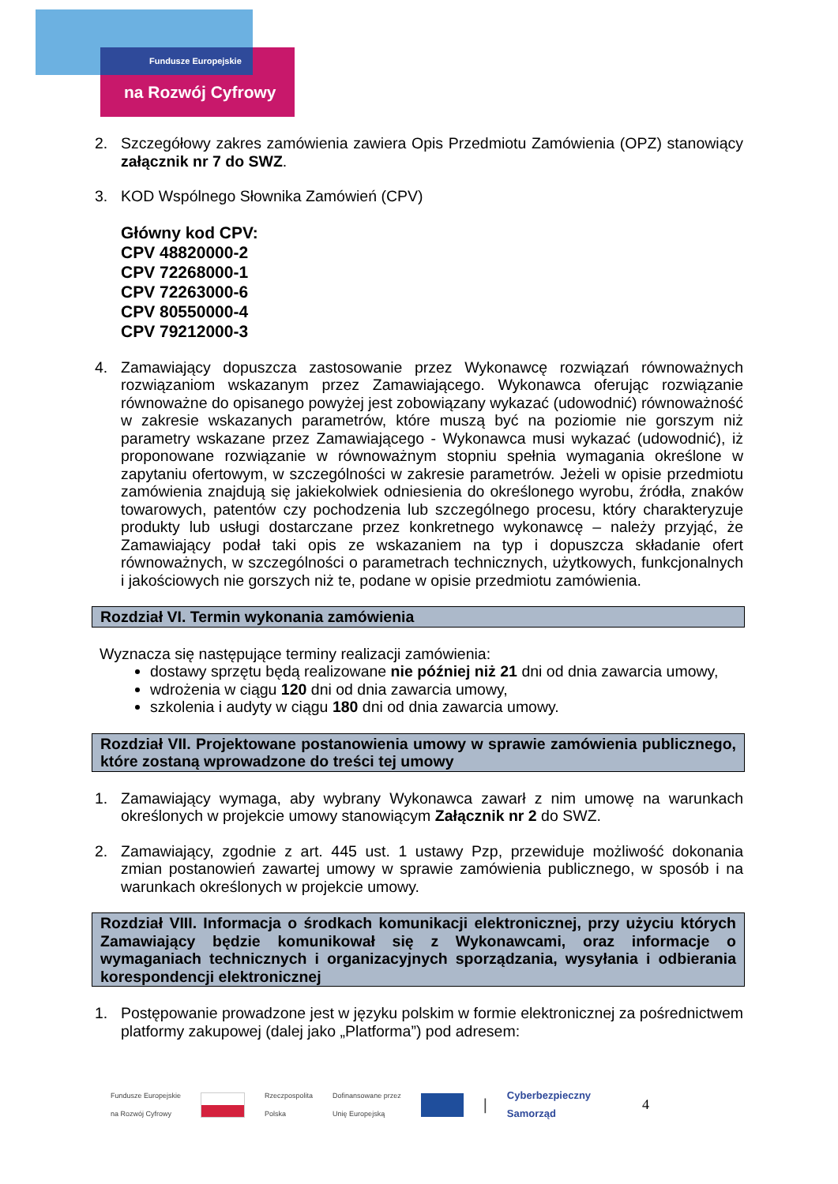Fundusze Europejskie
na Rozwój Cyfrowy
2. Szczegółowy zakres zamówienia zawiera Opis Przedmiotu Zamówienia (OPZ) stanowiący załącznik nr 7 do SWZ.
3. KOD Wspólnego Słownika Zamówień (CPV)
Główny kod CPV:
CPV 48820000-2
CPV 72268000-1
CPV 72263000-6
CPV 80550000-4
CPV 79212000-3
4. Zamawiający dopuszcza zastosowanie przez Wykonawcę rozwiązań równoważnych rozwiązaniom wskazanym przez Zamawiającego. Wykonawca oferując rozwiązanie równoważne do opisanego powyżej jest zobowiązany wykazać (udowodnić) równoważność w zakresie wskazanych parametrów, które muszą być na poziomie nie gorszym niż parametry wskazane przez Zamawiającego - Wykonawca musi wykazać (udowodnić), iż proponowane rozwiązanie w równoważnym stopniu spełnia wymagania określone w zapytaniu ofertowym, w szczególności w zakresie parametrów. Jeżeli w opisie przedmiotu zamówienia znajdują się jakiekolwiek odniesienia do określonego wyrobu, źródła, znaków towarowych, patentów czy pochodzenia lub szczególnego procesu, który charakteryzuje produkty lub usługi dostarczane przez konkretnego wykonawcę – należy przyjąć, że Zamawiający podał taki opis ze wskazaniem na typ i dopuszcza składanie ofert równoważnych, w szczególności o parametrach technicznych, użytkowych, funkcjonalnych i jakościowych nie gorszych niż te, podane w opisie przedmiotu zamówienia.
Rozdział VI. Termin wykonania zamówienia
Wyznacza się następujące terminy realizacji zamówienia:
dostawy sprzętu będą realizowane nie później niż 21 dni od dnia zawarcia umowy,
wdrożenia w ciągu 120 dni od dnia zawarcia umowy,
szkolenia i audyty w ciągu 180 dni od dnia zawarcia umowy.
Rozdział VII. Projektowane postanowienia umowy w sprawie zamówienia publicznego, które zostaną wprowadzone do treści tej umowy
1. Zamawiający wymaga, aby wybrany Wykonawca zawarł z nim umowę na warunkach określonych w projekcie umowy stanowiącym Załącznik nr 2 do SWZ.
2. Zamawiający, zgodnie z art. 445 ust. 1 ustawy Pzp, przewiduje możliwość dokonania zmian postanowień zawartej umowy w sprawie zamówienia publicznego, w sposób i na warunkach określonych w projekcie umowy.
Rozdział VIII. Informacja o środkach komunikacji elektronicznej, przy użyciu których Zamawiający będzie komunikował się z Wykonawcami, oraz informacje o wymaganiach technicznych i organizacyjnych sporządzania, wysyłania i odbierania korespondencji elektronicznej
1. Postępowanie prowadzone jest w języku polskim w formie elektronicznej za pośrednictwem platformy zakupowej (dalej jako „Platforma”) pod adresem:
Fundusze Europejskie
na Rozwój Cyfrowy
Rzeczpospolita
Polska Dofinansowane przez
Unię Europejską
| Cyberbezpieczny
Samorząd 4